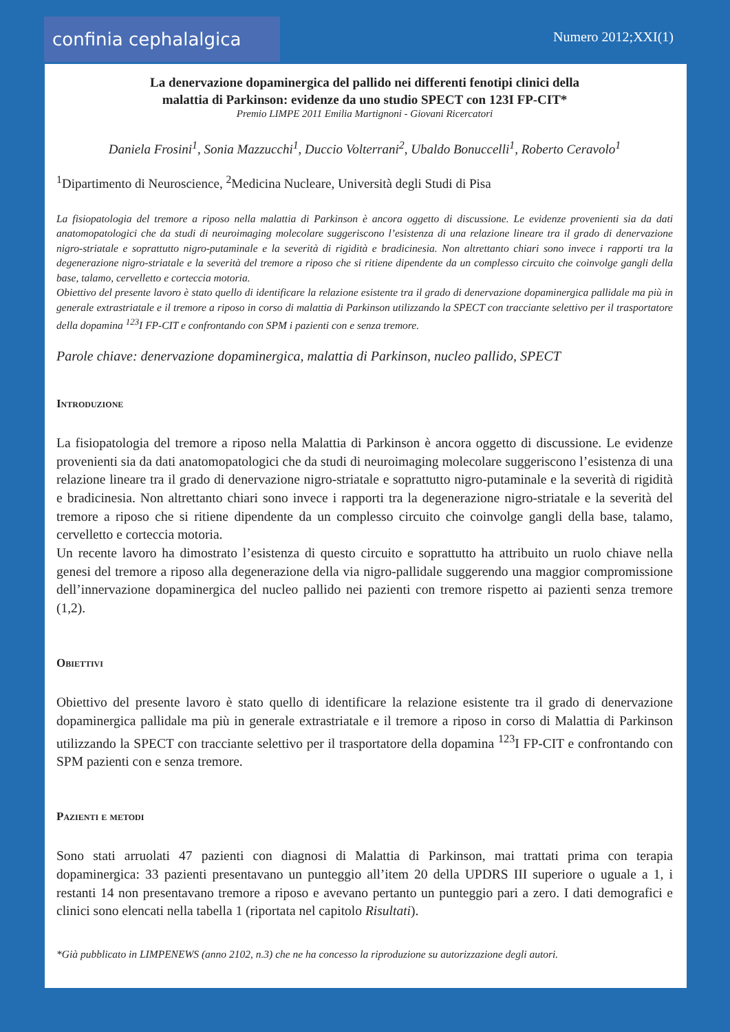confinia cephalalgica Numero 2012;XXI(1)
La denervazione dopaminergica del pallido nei differenti fenotipi clinici della
malattia di Parkinson: evidenze da uno studio SPECT con 123I FP-CIT*
Premio LIMPE 2011 Emilia Martignoni - Giovani Ricercatori
Daniela Frosini<sup>1</sup>, Sonia Mazzucchi<sup>1</sup>, Duccio Volterrani<sup>2</sup>, Ubaldo Bonuccelli<sup>1</sup>, Roberto Ceravolo<sup>1</sup>
<sup>1</sup> Dipartimento di Neuroscience, <sup>2</sup>Medicina Nucleare, Università degli Studi di Pisa
La fisiopatologia del tremore a riposo nella malattia di Parkinson è ancora oggetto di discussione. Le evidenze provenienti sia da dati anatomopatologici che da studi di neuroimaging molecolare suggeriscono l’esistenza di una relazione lineare tra il grado di denervazione nigro-striatale e soprattutto nigro-putaminale e la severità di rigidità e bradicinesia. Non altrettanto chiari sono invece i rapporti tra la degenerazione nigro-striatale e la severità del tremore a riposo che si ritiene dipendente da un complesso circuito che coinvolge gangli della base, talamo, cervelletto e corteccia motoria.
Obiettivo del presente lavoro è stato quello di identificare la relazione esistente tra il grado di denervazione dopaminergica pallidale ma più in generale extrastriatale e il tremore a riposo in corso di malattia di Parkinson utilizzando la SPECT con tracciante selettivo per il trasportatore della dopamina <sup>123</sup>I FP-CIT e confrontando con SPM i pazienti con e senza tremore.
Parole chiave: denervazione dopaminergica, malattia di Parkinson, nucleo pallido, SPECT
Introduzione
La fisiopatologia del tremore a riposo nella Malattia di Parkinson è ancora oggetto di discussione. Le evidenze provenienti sia da dati anatomopatologici che da studi di neuroimaging molecolare suggeriscono l’esistenza di una relazione lineare tra il grado di denervazione nigro-striatale e soprattutto nigro-putaminale e la severità di rigidità e bradicinesia. Non altrettanto chiari sono invece i rapporti tra la degenerazione nigro-striatale e la severità del tremore a riposo che si ritiene dipendente da un complesso circuito che coinvolge gangli della base, talamo, cervelletto e corteccia motoria.
Un recente lavoro ha dimostrato l’esistenza di questo circuito e soprattutto ha attribuito un ruolo chiave nella genesi del tremore a riposo alla degenerazione della via nigro-pallidale suggerendo una maggior compromissione dell’innervazione dopaminergica del nucleo pallido nei pazienti con tremore rispetto ai pazienti senza tremore (1,2).
Obiettivi
Obiettivo del presente lavoro è stato quello di identificare la relazione esistente tra il grado di denervazione dopaminergica pallidale ma più in generale extrastriatale e il tremore a riposo in corso di Malattia di Parkinson utilizzando la SPECT con tracciante selettivo per il trasportatore della dopamina <sup>123</sup>I FP-CIT e confrontando con SPM pazienti con e senza tremore.
Pazienti e metodi
Sono stati arruolati 47 pazienti con diagnosi di Malattia di Parkinson, mai trattati prima con terapia dopaminergica: 33 pazienti presentavano un punteggio all’item 20 della UPDRS III superiore o uguale a 1, i restanti 14 non presentavano tremore a riposo e avevano pertanto un punteggio pari a zero. I dati demografici e clinici sono elencati nella tabella 1 (riportata nel capitolo Risultati).
*Già pubblicato in LIMPENEWS (anno 2102, n.3) che ne ha concesso la riproduzione su autorizzazione degli autori.